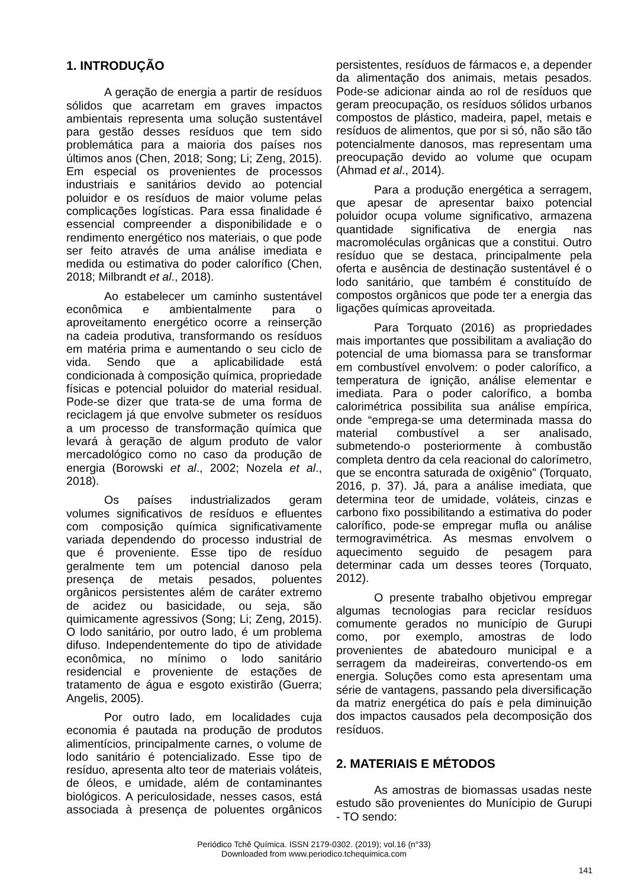1. INTRODUÇÃO
A geração de energia a partir de resíduos sólidos que acarretam em graves impactos ambientais representa uma solução sustentável para gestão desses resíduos que tem sido problemática para a maioria dos países nos últimos anos (Chen, 2018; Song; Li; Zeng, 2015). Em especial os provenientes de processos industriais e sanitários devido ao potencial poluidor e os resíduos de maior volume pelas complicações logísticas. Para essa finalidade é essencial compreender a disponibilidade e o rendimento energético nos materiais, o que pode ser feito através de uma análise imediata e medida ou estimativa do poder calorífico (Chen, 2018; Milbrandt et al., 2018).
Ao estabelecer um caminho sustentável econômica e ambientalmente para o aproveitamento energético ocorre a reinserção na cadeia produtiva, transformando os resíduos em matéria prima e aumentando o seu ciclo de vida. Sendo que a aplicabilidade está condicionada à composição química, propriedade físicas e potencial poluidor do material residual. Pode-se dizer que trata-se de uma forma de reciclagem já que envolve submeter os resíduos a um processo de transformação química que levará à geração de algum produto de valor mercadológico como no caso da produção de energia (Borowski et al., 2002; Nozela et al., 2018).
Os países industrializados geram volumes significativos de resíduos e efluentes com composição química significativamente variada dependendo do processo industrial de que é proveniente. Esse tipo de resíduo geralmente tem um potencial danoso pela presença de metais pesados, poluentes orgânicos persistentes além de caráter extremo de acidez ou basicidade, ou seja, são quimicamente agressivos (Song; Li; Zeng, 2015). O lodo sanitário, por outro lado, é um problema difuso. Independentemente do tipo de atividade econômica, no mínimo o lodo sanitário residencial e proveniente de estações de tratamento de água e esgoto existirão (Guerra; Angelis, 2005).
Por outro lado, em localidades cuja economia é pautada na produção de produtos alimentícios, principalmente carnes, o volume de lodo sanitário é potencializado. Esse tipo de resíduo, apresenta alto teor de materiais voláteis, de óleos, e umidade, além de contaminantes biológicos. A periculosidade, nesses casos, está associada à presença de poluentes orgânicos persistentes, resíduos de fármacos e, a depender da alimentação dos animais, metais pesados. Pode-se adicionar ainda ao rol de resíduos que geram preocupação, os resíduos sólidos urbanos compostos de plástico, madeira, papel, metais e resíduos de alimentos, que por si só, não são tão potencialmente danosos, mas representam uma preocupação devido ao volume que ocupam (Ahmad et al., 2014).
Para a produção energética a serragem, que apesar de apresentar baixo potencial poluidor ocupa volume significativo, armazena quantidade significativa de energia nas macromoléculas orgânicas que a constitui. Outro resíduo que se destaca, principalmente pela oferta e ausência de destinação sustentável é o lodo sanitário, que também é constituído de compostos orgânicos que pode ter a energia das ligações químicas aproveitada.
Para Torquato (2016) as propriedades mais importantes que possibilitam a avaliação do potencial de uma biomassa para se transformar em combustível envolvem: o poder calorífico, a temperatura de ignição, análise elementar e imediata. Para o poder calorífico, a bomba calorimétrica possibilita sua análise empírica, onde “emprega-se uma determinada massa do material combustível a ser analisado, submetendo-o posteriormente à combustão completa dentro da cela reacional do calorímetro, que se encontra saturada de oxigênio” (Torquato, 2016, p. 37). Já, para a análise imediata, que determina teor de umidade, voláteis, cinzas e carbono fixo possibilitando a estimativa do poder calorífico, pode-se empregar mufla ou análise termogravimétrica. As mesmas envolvem o aquecimento seguido de pesagem para determinar cada um desses teores (Torquato, 2012).
O presente trabalho objetivou empregar algumas tecnologias para reciclar resíduos comumente gerados no município de Gurupi como, por exemplo, amostras de lodo provenientes de abatedouro municipal e a serragem da madeireiras, convertendo-os em energia. Soluções como esta apresentam uma série de vantagens, passando pela diversificação da matriz energética do país e pela diminuição dos impactos causados pela decomposição dos resíduos.
2. MATERIAIS E MÉTODOS
As amostras de biomassas usadas neste estudo são provenientes do Munícipio de Gurupi - TO sendo:
Periódico Tchê Química. ISSN 2179-0302. (2019); vol.16 (n°33)
Downloaded from www.periodico.tchequimica.com
141